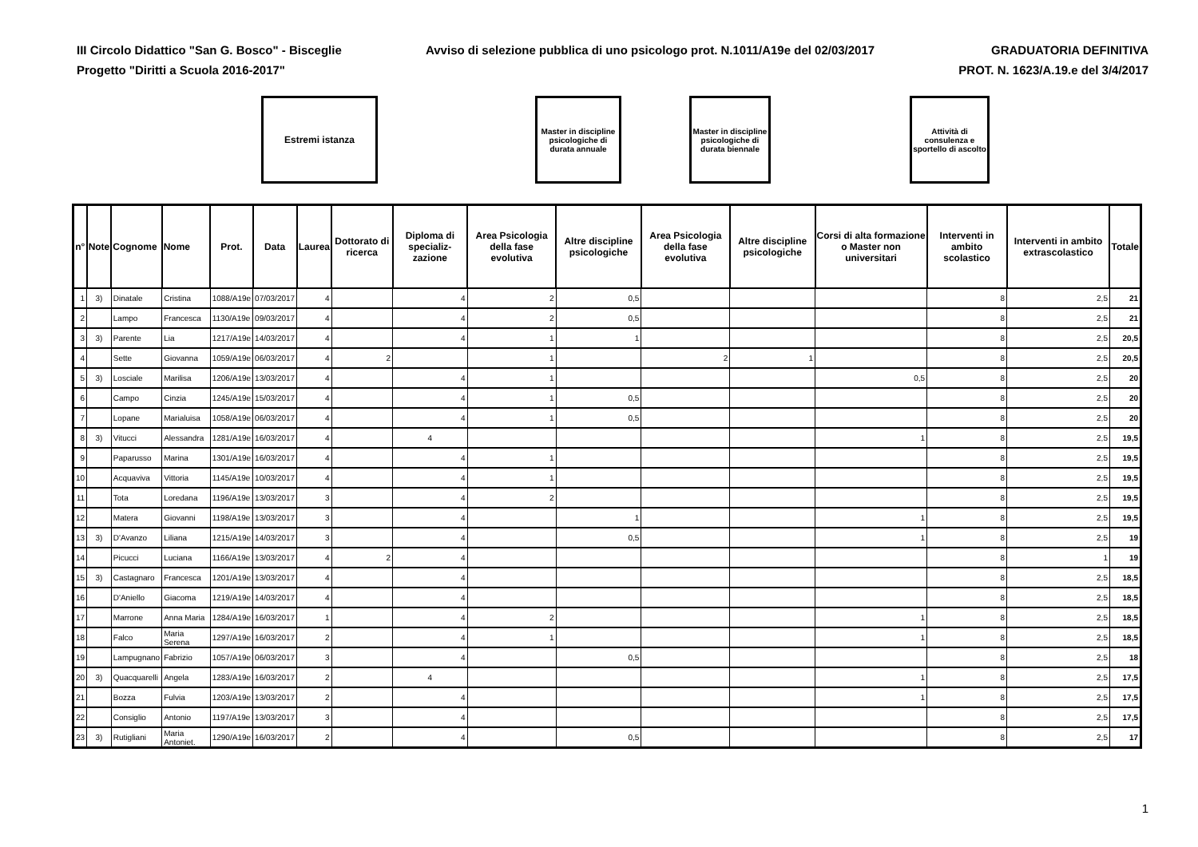III Circolo Didattico "San G. Bosco" - Bisceglie
Progetto "Diritti a Scuola 2016-2017"
Avviso di selezione pubblica di uno psicologo prot. N.1011/A19e del 02/03/2017
GRADUATORIA DEFINITIVA
PROT. N. 1623/A.19.e del 3/4/2017
Estremi istanza
Master in discipline psicologiche di durata annuale
Master in discipline psicologiche di durata biennale
Attività di consulenza e sportello di ascolto
| n° | Note | Cognome | Nome | Prot. | Data | Laurea | Dottorato di ricerca | Diploma di specializ-zazione | Area Psicologia della fase evolutiva | Altre discipline psicologiche | Area Psicologia della fase evolutiva | Altre discipline psicologiche | Corsi di alta formazione o Master non universitari | Interventi in ambito scolastico | Interventi in ambito extrascolastico | Totale |
| --- | --- | --- | --- | --- | --- | --- | --- | --- | --- | --- | --- | --- | --- | --- | --- | --- |
| 1 | 3) | Dinatale | Cristina | 1088/A19e | 07/03/2017 | 4 | | 4 | 2 | 0,5 | | | | 8 | 2,5 | 21 |
| 2 | | Lampo | Francesca | 1130/A19e | 09/03/2017 | 4 | | 4 | 2 | 0,5 | | | | 8 | 2,5 | 21 |
| 3 | 3) | Parente | Lia | 1217/A19e | 14/03/2017 | 4 | | 4 | 1 | 1 | | | | 8 | 2,5 | 20,5 |
| 4 | | Sette | Giovanna | 1059/A19e | 06/03/2017 | 4 | 2 | | 1 | | 2 | 1 | | 8 | 2,5 | 20,5 |
| 5 | 3) | Losciale | Marilisa | 1206/A19e | 13/03/2017 | 4 | | 4 | 1 | | | | 0,5 | 8 | 2,5 | 20 |
| 6 | | Campo | Cinzia | 1245/A19e | 15/03/2017 | 4 | | 4 | 1 | 0,5 | | | | 8 | 2,5 | 20 |
| 7 | | Lopane | Marialuisa | 1058/A19e | 06/03/2017 | 4 | | 4 | 1 | 0,5 | | | | 8 | 2,5 | 20 |
| 8 | 3) | Vitucci | Alessandra | 1281/A19e | 16/03/2017 | 4 | | 4 | | | | | 1 | 8 | 2,5 | 19,5 |
| 9 | | Paparusso | Marina | 1301/A19e | 16/03/2017 | 4 | | 4 | 1 | | | | | 8 | 2,5 | 19,5 |
| 10 | | Acquaviva | Vittoria | 1145/A19e | 10/03/2017 | 4 | | 4 | 1 | | | | | 8 | 2,5 | 19,5 |
| 11 | | Tota | Loredana | 1196/A19e | 13/03/2017 | 3 | | 4 | 2 | | | | | 8 | 2,5 | 19,5 |
| 12 | | Matera | Giovanni | 1198/A19e | 13/03/2017 | 3 | | 4 | | 1 | | | 1 | 8 | 2,5 | 19,5 |
| 13 | 3) | D'Avanzo | Liliana | 1215/A19e | 14/03/2017 | 3 | | 4 | | 0,5 | | | 1 | 8 | 2,5 | 19 |
| 14 | | Picucci | Luciana | 1166/A19e | 13/03/2017 | 4 | 2 | 4 | | | | | | 8 | 1 | 19 |
| 15 | 3) | Castagnaro | Francesca | 1201/A19e | 13/03/2017 | 4 | | 4 | | | | | | 8 | 2,5 | 18,5 |
| 16 | | D'Aniello | Giacoma | 1219/A19e | 14/03/2017 | 4 | | 4 | | | | | | 8 | 2,5 | 18,5 |
| 17 | | Marrone | Anna Maria | 1284/A19e | 16/03/2017 | 1 | | 4 | 2 | | | | 1 | 8 | 2,5 | 18,5 |
| 18 | | Falco | Maria Serena | 1297/A19e | 16/03/2017 | 2 | | 4 | 1 | | | | 1 | 8 | 2,5 | 18,5 |
| 19 | | Lampugnano | Fabrizio | 1057/A19e | 06/03/2017 | 3 | | 4 | | 0,5 | | | | 8 | 2,5 | 18 |
| 20 | 3) | Quacquarelli | Angela | 1283/A19e | 16/03/2017 | 2 | | 4 | | | | | 1 | 8 | 2,5 | 17,5 |
| 21 | | Bozza | Fulvia | 1203/A19e | 13/03/2017 | 2 | | 4 | | | | | 1 | 8 | 2,5 | 17,5 |
| 22 | | Consiglio | Antonio | 1197/A19e | 13/03/2017 | 3 | | 4 | | | | | | 8 | 2,5 | 17,5 |
| 23 | 3) | Rutigliani | Maria Antoniet. | 1290/A19e | 16/03/2017 | 2 | | 4 | | 0,5 | | | | 8 | 2,5 | 17 |
1